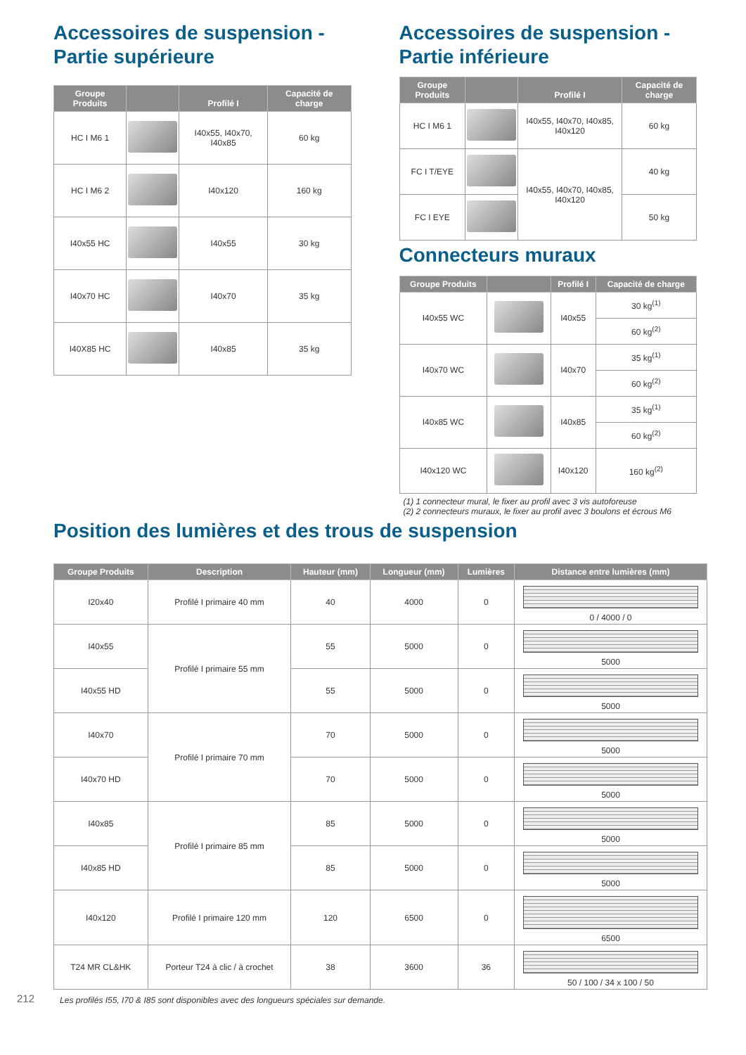Accessoires de suspension -
Partie supérieure
| Groupe Produits | | Profilé I | Capacité de charge |
| --- | --- | --- | --- |
| HC I M6 1 | | I40x55, I40x70, I40x85 | 60 kg |
| HC I M6 2 | | I40x120 | 160 kg |
| I40x55 HC | | I40x55 | 30 kg |
| I40x70 HC | | I40x70 | 35 kg |
| I40X85 HC | | I40x85 | 35 kg |
Accessoires de suspension -
Partie inférieure
| Groupe Produits | | Profilé I | Capacité de charge |
| --- | --- | --- | --- |
| HC I M6 1 | | I40x55, I40x70, I40x85, I40x120 | 60 kg |
| FC I T/EYE | | I40x55, I40x70, I40x85, I40x120 | 40 kg |
| FC I EYE | | | 50 kg |
Connecteurs muraux
| Groupe Produits | | Profilé I | Capacité de charge |
| --- | --- | --- | --- |
| I40x55 WC | | I40x55 | 30 kg<sup>(1)</sup> |
| | | | 60 kg<sup>(2)</sup> |
| I40x70 WC | | I40x70 | 35 kg<sup>(1)</sup> |
| | | | 60 kg<sup>(2)</sup> |
| I40x85 WC | | I40x85 | 35 kg<sup>(1)</sup> |
| | | | 60 kg<sup>(2)</sup> |
| I40x120 WC | | I40x120 | 160 kg<sup>(2)</sup> |
(1) 1 connecteur mural, le fixer au profil avec 3 vis autoforeuse
(2) 2 connecteurs muraux, le fixer au profil avec 3 boulons et écrous M6
Position des lumières et des trous de suspension
| Groupe Produits | Description | Hauteur (mm) | Longueur (mm) | Lumières | Distance entre lumières (mm) |
| --- | --- | --- | --- | --- | --- |
| I20x40 | Profilé I primaire 40 mm | 40 | 4000 | 0 | 0 / 4000 / 0 |
| I40x55 | Profilé I primaire 55 mm | 55 | 5000 | 0 | 5000 |
| I40x55 HD | | 55 | 5000 | 0 | 5000 |
| I40x70 | Profilé I primaire 70 mm | 70 | 5000 | 0 | 5000 |
| I40x70 HD | | 70 | 5000 | 0 | 5000 |
| I40x85 | Profilé I primaire 85 mm | 85 | 5000 | 0 | 5000 |
| I40x85 HD | | 85 | 5000 | 0 | 5000 |
| I40x120 | Profilé I primaire 120 mm | 120 | 6500 | 0 | 6500 |
| T24 MR CL&HK | Porteur T24 à clic / à crochet | 38 | 3600 | 36 | 50 / 100 / 34 x 100 / 50 |
212 Les profilés I55, I70 & I85 sont disponibles avec des longueurs spéciales sur demande.